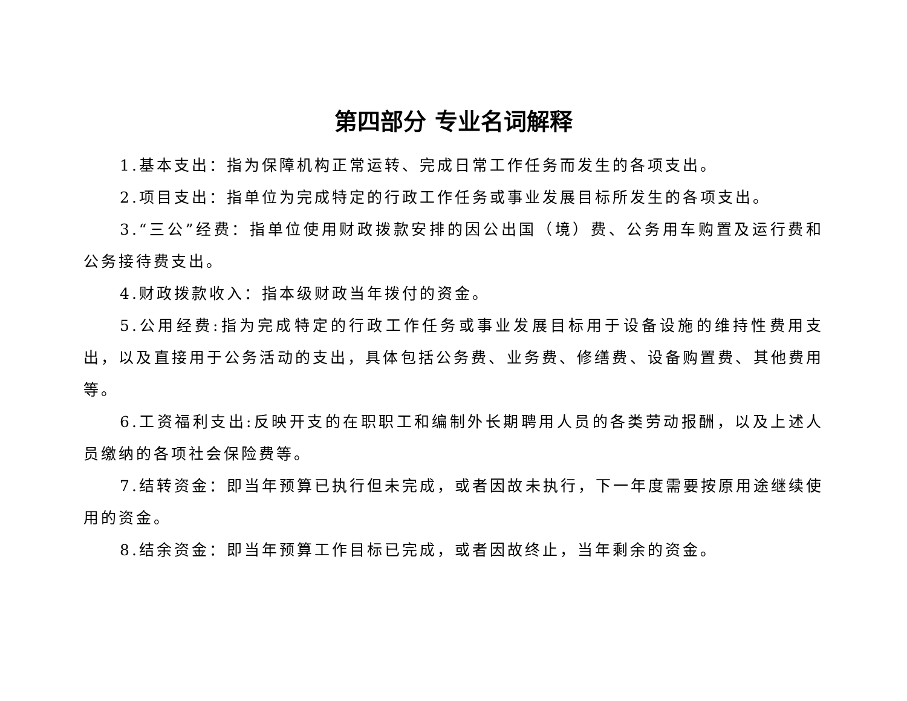第四部分 专业名词解释
1.基本支出：指为保障机构正常运转、完成日常工作任务而发生的各项支出。
2.项目支出：指单位为完成特定的行政工作任务或事业发展目标所发生的各项支出。
3.“三公”经费：指单位使用财政拨款安排的因公出国（境）费、公务用车购置及运行费和公务接待费支出。
4.财政拨款收入：指本级财政当年拨付的资金。
5.公用经费:指为完成特定的行政工作任务或事业发展目标用于设备设施的维持性费用支出，以及直接用于公务活动的支出，具体包括公务费、业务费、修缮费、设备购置费、其他费用等。
6.工资福利支出:反映开支的在职职工和编制外长期聘用人员的各类劳动报酬，以及上述人员缴纳的各项社会保险费等。
7.结转资金：即当年预算已执行但未完成，或者因故未执行，下一年度需要按原用途继续使用的资金。
8.结余资金：即当年预算工作目标已完成，或者因故终止，当年剩余的资金。